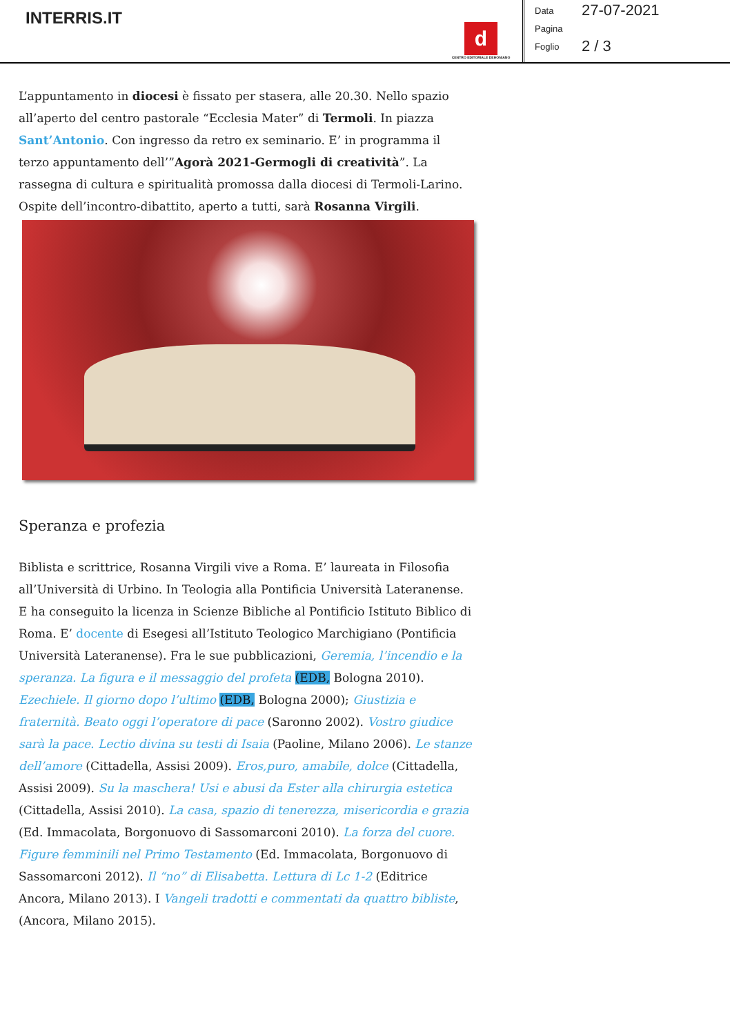INTERRIS.IT
d
CENTRO EDITORIALE DEHONIANO
Data 27-07-2021
Pagina
Foglio 2 / 3
L’appuntamento in diocesi è fissato per stasera, alle 20.30. Nello spazio all’aperto del centro pastorale “Ecclesia Mater” di Termoli. In piazza Sant’Antonio. Con ingresso da retro ex seminario. E’ in programma il terzo appuntamento dell’”Agorà 2021-Germogli di creatività”. La rassegna di cultura e spiritualità promossa dalla diocesi di Termoli-Larino. Ospite dell’incontro-dibattito, aperto a tutti, sarà Rosanna Virgili.
Speranza e profezia
Biblista e scrittrice, Rosanna Virgili vive a Roma. E’ laureata in Filosofia all’Università di Urbino. In Teologia alla Pontificia Università Lateranense. E ha conseguito la licenza in Scienze Bibliche al Pontificio Istituto Biblico di Roma. E’ docente di Esegesi all’Istituto Teologico Marchigiano (Pontificia Università Lateranense). Fra le sue pubblicazioni, Geremia, l’incendio e la speranza. La figura e il messaggio del profeta (EDB, Bologna 2010). Ezechiele. Il giorno dopo l’ultimo (EDB, Bologna 2000); Giustizia e fraternità. Beato oggi l’operatore di pace (Saronno 2002). Vostro giudice sarà la pace. Lectio divina su testi di Isaia (Paoline, Milano 2006). Le stanze dell’amore (Cittadella, Assisi 2009). Eros,puro, amabile, dolce (Cittadella, Assisi 2009). Su la maschera! Usi e abusi da Ester alla chirurgia estetica (Cittadella, Assisi 2010). La casa, spazio di tenerezza, misericordia e grazia (Ed. Immacolata, Borgonuovo di Sassomarconi 2010). La forza del cuore. Figure femminili nel Primo Testamento (Ed. Immacolata, Borgonuovo di Sassomarconi 2012). Il “no” di Elisabetta. Lettura di Lc 1-2 (Editrice Ancora, Milano 2013). I Vangeli tradotti e commentati da quattro bibliste, (Ancora, Milano 2015).